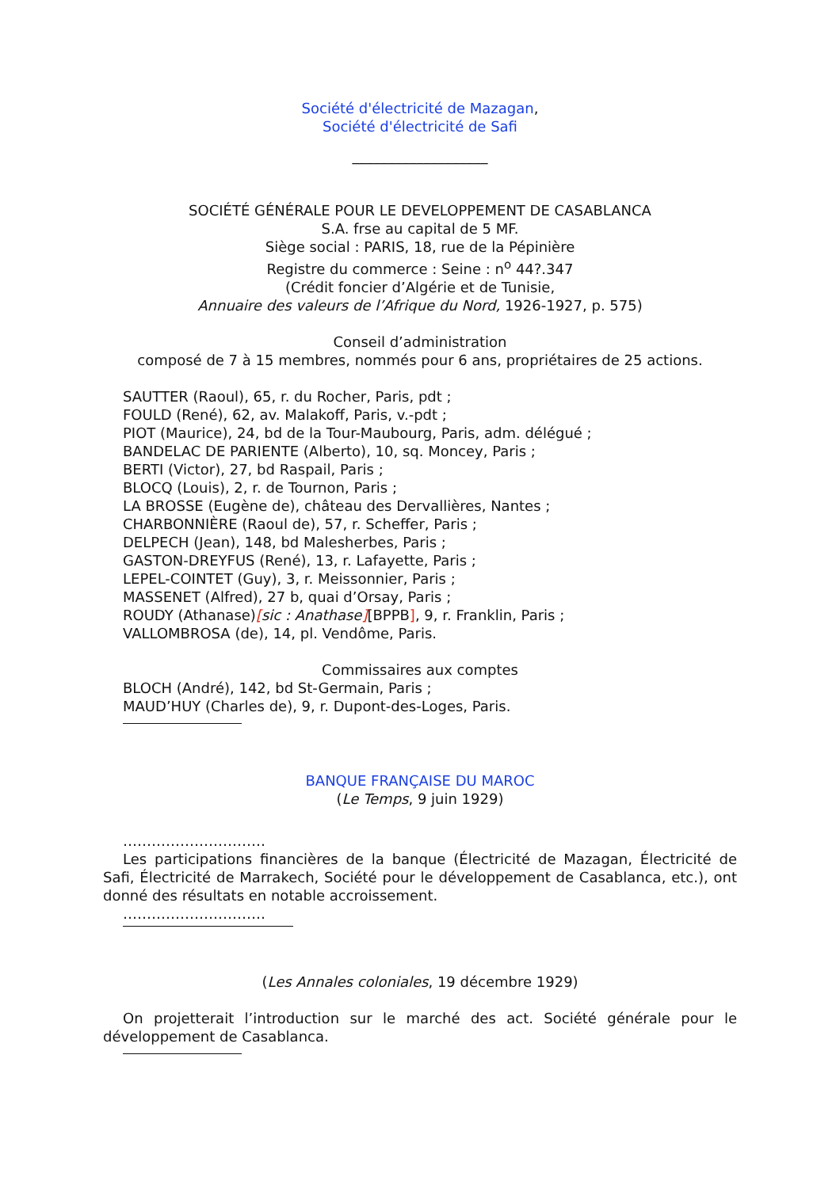Société d'électricité de Mazagan,
Société d'électricité de Safi
___________________
SOCIÉTÉ GÉNÉRALE POUR LE DEVELOPPEMENT DE CASABLANCA
S.A. frse au capital de 5 MF.
Siège social : PARIS, 18, rue de la Pépinière
Registre du commerce : Seine : n<sup>o</sup> 44?.347
(Crédit foncier d’Algérie et de Tunisie,
Annuaire des valeurs de l’Afrique du Nord, 1926-1927, p. 575)
Conseil d’administration
composé de 7 à 15 membres, nommés pour 6 ans, propriétaires de 25 actions.
SAUTTER (Raoul), 65, r. du Rocher, Paris, pdt ;
FOULD (René), 62, av. Malakoff, Paris, v.-pdt ;
PIOT (Maurice), 24, bd de la Tour-Maubourg, Paris, adm. délégué ;
BANDELAC DE PARIENTE (Alberto), 10, sq. Moncey, Paris ;
BERTI (Victor), 27, bd Raspail, Paris ;
BLOCQ (Louis), 2, r. de Tournon, Paris ;
LA BROSSE (Eugène de), château des Dervallières, Nantes ;
CHARBONNIÈRE (Raoul de), 57, r. Scheffer, Paris ;
DELPECH (Jean), 148, bd Malesherbes, Paris ;
GASTON-DREYFUS (René), 13, r. Lafayette, Paris ;
LEPEL-COINTET (Guy), 3, r. Meissonnier, Paris ;
MASSENET (Alfred), 27 b, quai d’Orsay, Paris ;
ROUDY (Athanase)[sic : Anathase][BPPB], 9, r. Franklin, Paris ;
VALLOMBROSA (de), 14, pl. Vendôme, Paris.
Commissaires aux comptes
BLOCH (André), 142, bd St-Germain, Paris ;
MAUD’HUY (Charles de), 9, r. Dupont-des-Loges, Paris.
BANQUE FRANÇAISE DU MAROC
(Le Temps, 9 juin 1929)
…………………………
Les participations financières de la banque (Électricité de Mazagan, Électricité de Safi, Électricité de Marrakech, Société pour le développement de Casablanca, etc.), ont donné des résultats en notable accroissement.
…………………………
(Les Annales coloniales, 19 décembre 1929)
On projetterait l’introduction sur le marché des act. Société générale pour le développement de Casablanca.